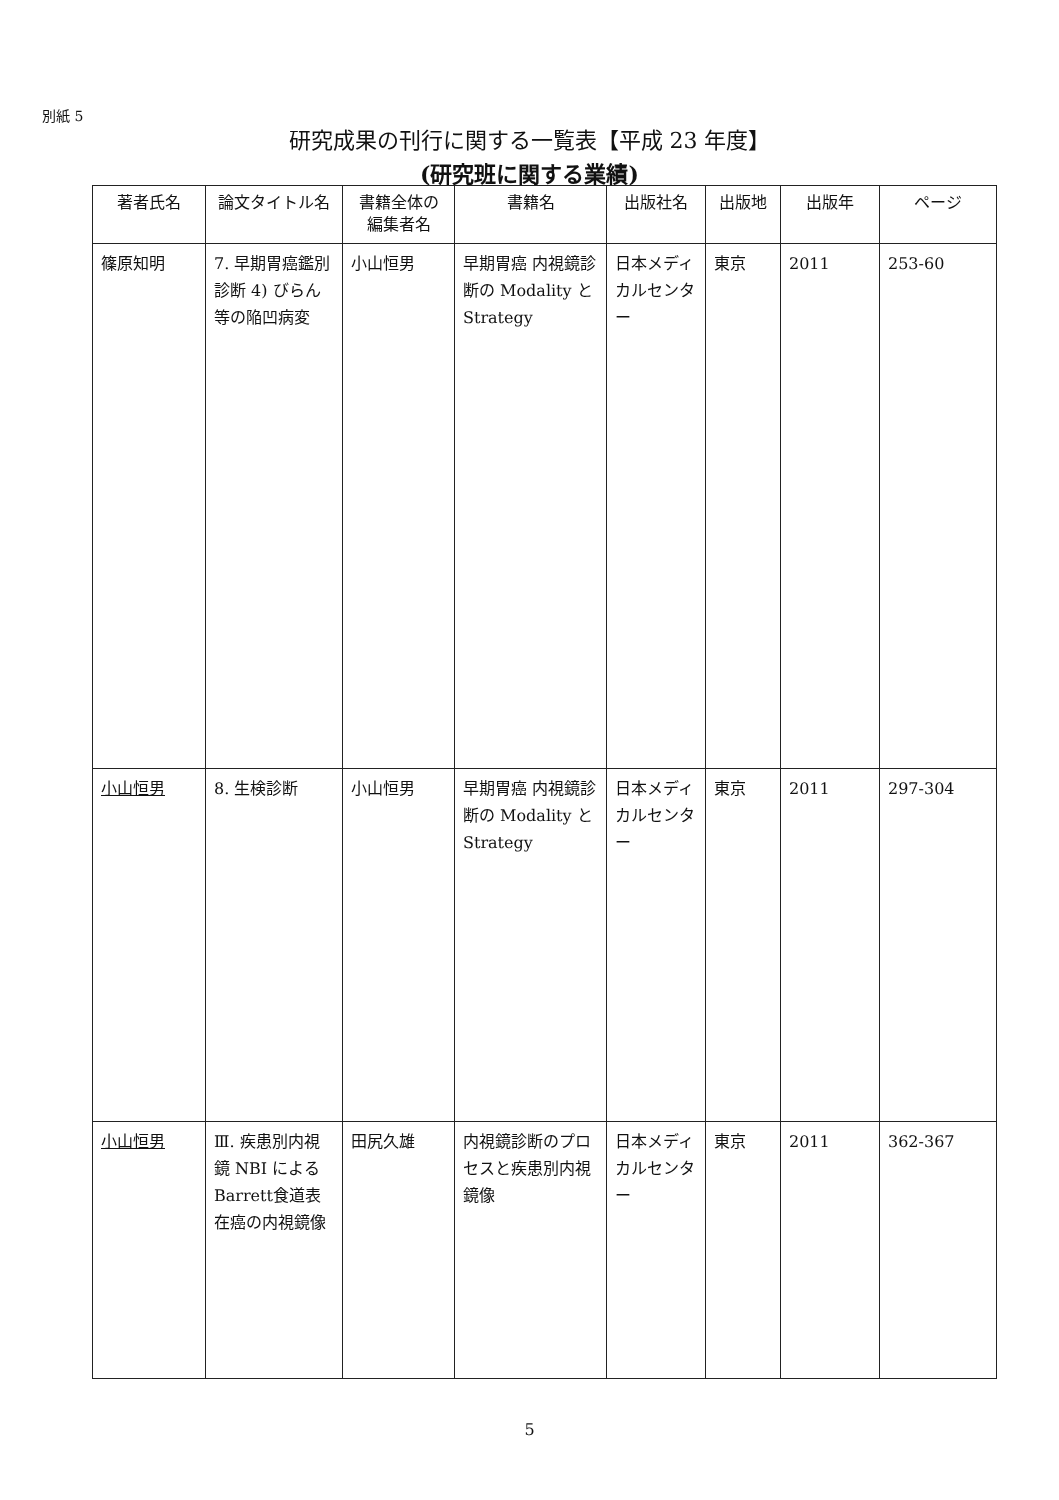別紙 5
研究成果の刊行に関する一覧表【平成 23 年度】
(研究班に関する業績)
| 著者氏名 | 論文タイトル名 | 書籍全体の編集者名 | 書籍名 | 出版社名 | 出版地 | 出版年 | ページ |
| --- | --- | --- | --- | --- | --- | --- | --- |
| 篠原知明 | 7. 早期胃癌鑑別診断 4) びらん等の陥凹病変 | 小山恒男 | 早期胃癌 内視鏡診断の Modality と Strategy | 日本メディカルセンター | 東京 | 2011 | 253-60 |
| 小山恒男 | 8. 生検診断 | 小山恒男 | 早期胃癌 内視鏡診断の Modality と Strategy | 日本メディカルセンター | 東京 | 2011 | 297-304 |
| 小山恒男 | Ⅲ. 疾患別内視鏡 NBI によるBarrett食道表在癌の内視鏡像 | 田尻久雄 | 内視鏡診断のプロセスと疾患別内視鏡像 | 日本メディカルセンター | 東京 | 2011 | 362-367 |
5